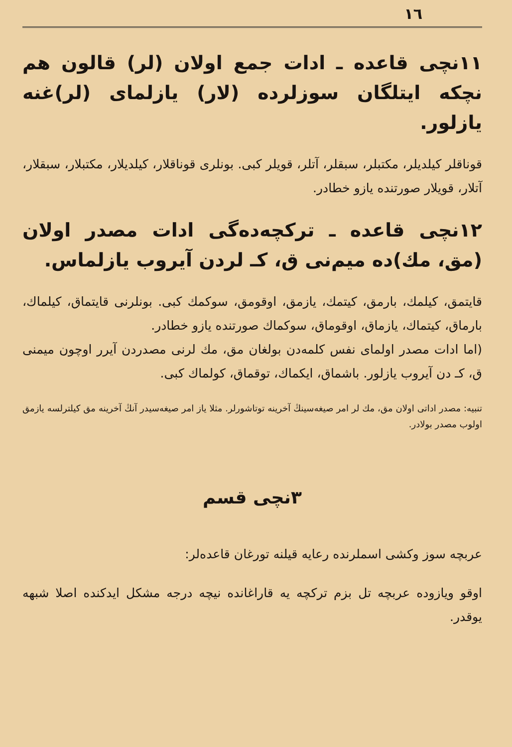١٦
١١نچی قاعده ـ ادات جمع اولان (لر) قالون هم نچکه ایتلگان سوزلرده (لار) یازلمای (لر)غنه یازلور.
قوناقلر کیلدیلر، مکتبلر، سبقلر، آتلر، قویلر کبی. بونلری قوناقلار، کیلدیلار، مکتبلار، سبقلار، آتلار، قویلار صورتنده یازو خطادر.
١٢نچی قاعده ـ ترکچه‌ده‌گی ادات مصدر اولان (مق، مك)ده میم‌نی ق، كـ لردن آیروب یازلماس.
قایتمق، کیلمك، بارمق، کیتمك، یازمق، اوقومق، سوکمك کبی. بونلرنی قایتماق، کیلماك، بارماق، کیتماك، یازماق، اوقوماق، سوکماك صورتنده یازو خطادر.
(اما ادات مصدر اولمای نفس کلمه‌دن بولغان مق، مك لرنی مصدردن آیرر اوچون میمنی ق، كـ دن آیروب یازلور. باشماق، ایکماك، توقماق، کولماك کبی.
تنبیه: مصدر اداتی اولان مق، مك لر امر صیغه‌سینڭ آخرینه توتاشورلر. مثلا یاز امر صیغه‌سیدر آنڭ آخرینه مق کیلترلسه یازمق اولوب مصدر بولادر.
٣نچی قسم
عربچه سوز وکشی اسملرنده رعایه قیلنه تورغان قاعده‌لر:
اوقو ویازوده عربچه تل بزم ترکچه یه قاراغانده نیچه درجه مشکل ایدکنده اصلا شبهه یوقدر.